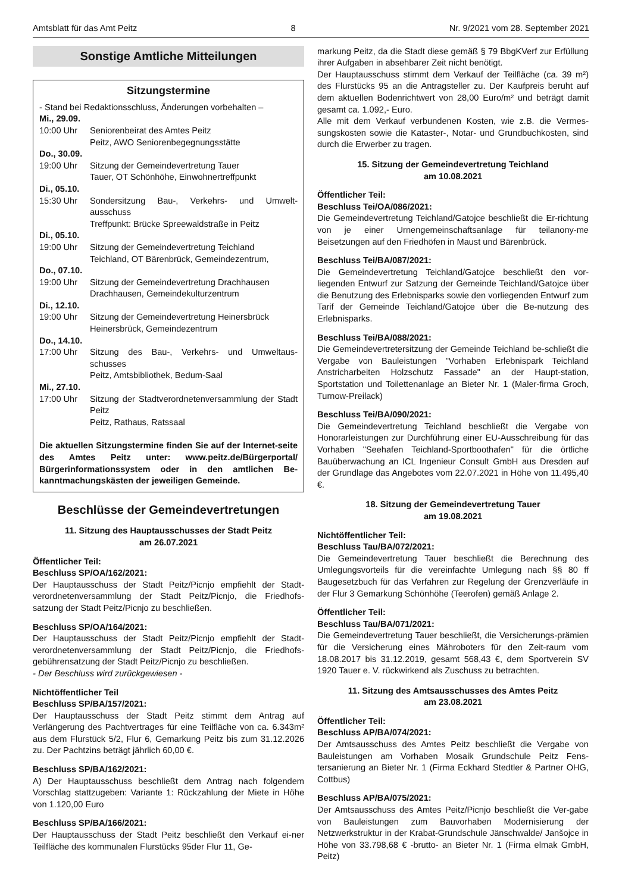Amtsblatt für das Amt Peitz 8 Nr. 9/2021 vom 28. September 2021
Sonstige Amtliche Mitteilungen
Sitzungstermine
- Stand bei Redaktionsschluss, Änderungen vorbehalten –
Mi., 29.09.
10:00 Uhr Seniorenbeirat des Amtes Peitz
Peitz, AWO Seniorenbegegnungsstätte
Do., 30.09.
19:00 Uhr Sitzung der Gemeindevertretung Tauer
Tauer, OT Schönhöhe, Einwohnertreffpunkt
Di., 05.10.
15:30 Uhr Sondersitzung Bau-, Verkehrs- und Umwelt-ausschuss
Treffpunkt: Brücke Spreewaldstraße in Peitz
Di., 05.10.
19:00 Uhr Sitzung der Gemeindevertretung Teichland
Teichland, OT Bärenbrück, Gemeindezentrum,
Do., 07.10.
19:00 Uhr Sitzung der Gemeindevertretung Drachhausen
Drachhausen, Gemeindekulturzentrum
Di., 12.10.
19:00 Uhr Sitzung der Gemeindevertretung Heinersbrück
Heinersbrück, Gemeindezentrum
Do., 14.10.
17:00 Uhr Sitzung des Bau-, Verkehrs- und Umweltaus-schusses
Peitz, Amtsbibliothek, Bedum-Saal
Mi., 27.10.
17:00 Uhr Sitzung der Stadtverordnetenversammlung der Stadt Peitz
Peitz, Rathaus, Ratssaal
Die aktuellen Sitzungstermine finden Sie auf der Internet-seite des Amtes Peitz unter: www.peitz.de/Bürgerportal/ Bürgerinformationssystem oder in den amtlichen Be-kanntmachungskästen der jeweiligen Gemeinde.
Beschlüsse der Gemeindevertretungen
11. Sitzung des Hauptausschusses der Stadt Peitz
am 26.07.2021
Öffentlicher Teil:
Beschluss SP/OA/162/2021:
Der Hauptausschuss der Stadt Peitz/Picnjo empfiehlt der Stadt-verordnetenversammlung der Stadt Peitz/Picnjo, die Friedhofs-satzung der Stadt Peitz/Picnjo zu beschließen.
Beschluss SP/OA/164/2021:
Der Hauptausschuss der Stadt Peitz/Picnjo empfiehlt der Stadt-verordnetenversammlung der Stadt Peitz/Picnjo, die Friedhofs-gebührensatzung der Stadt Peitz/Picnjo zu beschließen.
- Der Beschluss wird zurückgewiesen -
Nichtöffentlicher Teil
Beschluss SP/BA/157/2021:
Der Hauptausschuss der Stadt Peitz stimmt dem Antrag auf Verlängerung des Pachtvertrages für eine Teilfläche von ca. 6.343m² aus dem Flurstück 5/2, Flur 6, Gemarkung Peitz bis zum 31.12.2026 zu. Der Pachtzins beträgt jährlich 60,00 €.
Beschluss SP/BA/162/2021:
A) Der Hauptausschuss beschließt dem Antrag nach folgendem Vorschlag stattzugeben: Variante 1: Rückzahlung der Miete in Höhe von 1.120,00 Euro
Beschluss SP/BA/166/2021:
Der Hauptausschuss der Stadt Peitz beschließt den Verkauf ei-ner Teilfläche des kommunalen Flurstücks 95der Flur 11, Ge-
markung Peitz, da die Stadt diese gemäß § 79 BbgKVerf zur Erfüllung ihrer Aufgaben in absehbarer Zeit nicht benötigt.
Der Hauptausschuss stimmt dem Verkauf der Teilfläche (ca. 39 m²) des Flurstücks 95 an die Antragsteller zu. Der Kaufpreis beruht auf dem aktuellen Bodenrichtwert von 28,00 Euro/m² und beträgt damit gesamt ca. 1.092,- Euro.
Alle mit dem Verkauf verbundenen Kosten, wie z.B. die Vermes-sungskosten sowie die Kataster-, Notar- und Grundbuchkosten, sind durch die Erwerber zu tragen.
15. Sitzung der Gemeindevertretung Teichland
am 10.08.2021
Öffentlicher Teil:
Beschluss Tei/OA/086/2021:
Die Gemeindevertretung Teichland/Gatojce beschließt die Er-richtung von je einer Urnengemeinschaftsanlage für teilanony-me Beisetzungen auf den Friedhöfen in Maust und Bärenbrück.
Beschluss Tei/BA/087/2021:
Die Gemeindevertretung Teichland/Gatojce beschließt den vor-liegenden Entwurf zur Satzung der Gemeinde Teichland/Gatojce über die Benutzung des Erlebnisparks sowie den vorliegenden Entwurf zum Tarif der Gemeinde Teichland/Gatojce über die Be-nutzung des Erlebnisparks.
Beschluss Tei/BA/088/2021:
Die Gemeindevertretersitzung der Gemeinde Teichland be-schließt die Vergabe von Bauleistungen "Vorhaben Erlebnispark Teichland Anstricharbeiten Holzschutz Fassade" an der Haupt-station, Sportstation und Toilettenanlage an Bieter Nr. 1 (Maler-firma Groch, Turnow-Preilack)
Beschluss Tei/BA/090/2021:
Die Gemeindevertretung Teichland beschließt die Vergabe von Honorarleistungen zur Durchführung einer EU-Ausschreibung für das Vorhaben "Seehafen Teichland-Sportboothafen" für die örtliche Bauüberwachung an ICL Ingenieur Consult GmbH aus Dresden auf der Grundlage das Angebotes vom 22.07.2021 in Höhe von 11.495,40 €.
18. Sitzung der Gemeindevertretung Tauer
am 19.08.2021
Nichtöffentlicher Teil:
Beschluss Tau/BA/072/2021:
Die Gemeindevertretung Tauer beschließt die Berechnung des Umlegungsvorteils für die vereinfachte Umlegung nach §§ 80 ff Baugesetzbuch für das Verfahren zur Regelung der Grenzverläufe in der Flur 3 Gemarkung Schönhöhe (Teerofen) gemäß Anlage 2.
Öffentlicher Teil:
Beschluss Tau/BA/071/2021:
Die Gemeindevertretung Tauer beschließt, die Versicherungs-prämien für die Versicherung eines Mähroboters für den Zeit-raum vom 18.08.2017 bis 31.12.2019, gesamt 568,43 €, dem Sportverein SV 1920 Tauer e. V. rückwirkend als Zuschuss zu betrachten.
11. Sitzung des Amtsausschusses des Amtes Peitz
am 23.08.2021
Öffentlicher Teil:
Beschluss AP/BA/074/2021:
Der Amtsausschuss des Amtes Peitz beschließt die Vergabe von Bauleistungen am Vorhaben Mosaik Grundschule Peitz Fens-tersanierung an Bieter Nr. 1 (Firma Eckhard Stedtler & Partner OHG, Cottbus)
Beschluss AP/BA/075/2021:
Der Amtsausschuss des Amtes Peitz/Picnjo beschließt die Ver-gabe von Bauleistungen zum Bauvorhaben Modernisierung der Netzwerkstruktur in der Krabat-Grundschule Jänschwalde/ Janšojce in Höhe von 33.798,68 € -brutto- an Bieter Nr. 1 (Firma elmak GmbH, Peitz)